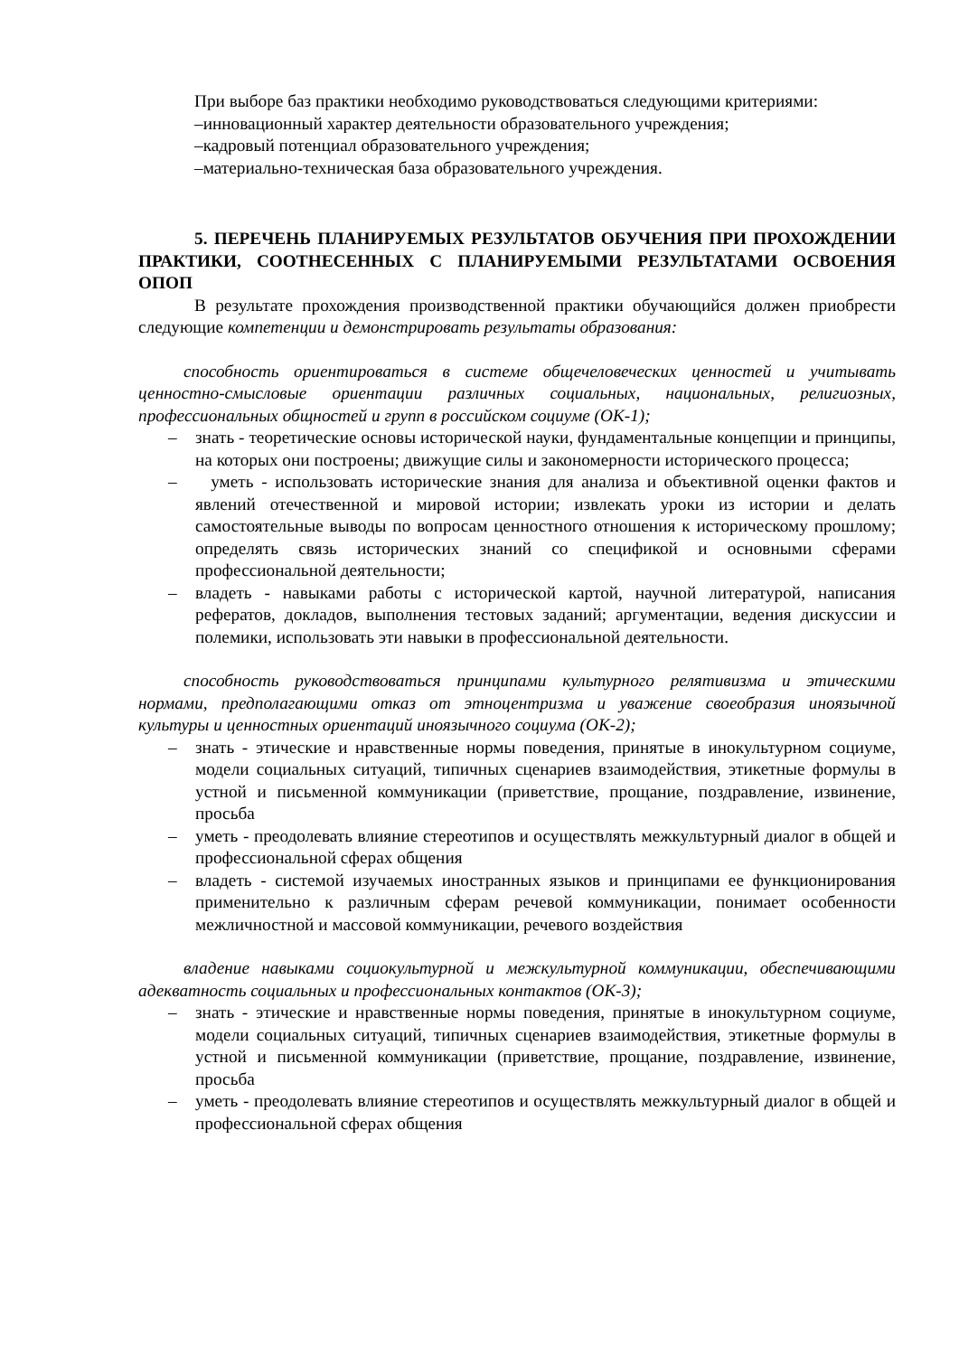При выборе баз практики необходимо руководствоваться следующими критериями:
–инновационный характер деятельности образовательного учреждения;
–кадровый потенциал образовательного учреждения;
–материально-техническая база образовательного учреждения.
5. ПЕРЕЧЕНЬ ПЛАНИРУЕМЫХ РЕЗУЛЬТАТОВ ОБУЧЕНИЯ ПРИ ПРОХОЖДЕНИИ ПРАКТИКИ, СООТНЕСЕННЫХ С ПЛАНИРУЕМЫМИ РЕЗУЛЬТАТАМИ ОСВОЕНИЯ ОПОП
В результате прохождения производственной практики обучающийся должен приобрести следующие компетенции и демонстрировать результаты образования:
способность ориентироваться в системе общечеловеческих ценностей и учитывать ценностно-смысловые ориентации различных социальных, национальных, религиозных, профессиональных общностей и групп в российском социуме (ОК-1);
– знать - теоретические основы исторической науки, фундаментальные концепции и принципы, на которых они построены; движущие силы и закономерности исторического процесса;
– уметь - использовать исторические знания для анализа и объективной оценки фактов и явлений отечественной и мировой истории; извлекать уроки из истории и делать самостоятельные выводы по вопросам ценностного отношения к историческому прошлому; определять связь исторических знаний со спецификой и основными сферами профессиональной деятельности;
– владеть - навыками работы с исторической картой, научной литературой, написания рефератов, докладов, выполнения тестовых заданий; аргументации, ведения дискуссии и полемики, использовать эти навыки в профессиональной деятельности.
способность руководствоваться принципами культурного релятивизма и этическими нормами, предполагающими отказ от этноцентризма и уважение своеобразия иноязычной культуры и ценностных ориентаций иноязычного социума (ОК-2);
– знать - этические и нравственные нормы поведения, принятые в инокультурном социуме, модели социальных ситуаций, типичных сценариев взаимодействия, этикетные формулы в устной и письменной коммуникации (приветствие, прощание, поздравление, извинение, просьба
– уметь - преодолевать влияние стереотипов и осуществлять межкультурный диалог в общей и профессиональной сферах общения
– владеть - системой изучаемых иностранных языков и принципами ее функционирования применительно к различным сферам речевой коммуникации, понимает особенности межличностной и массовой коммуникации, речевого воздействия
владение навыками социокультурной и межкультурной коммуникации, обеспечивающими адекватность социальных и профессиональных контактов (ОК-3);
– знать - этические и нравственные нормы поведения, принятые в инокультурном социуме, модели социальных ситуаций, типичных сценариев взаимодействия, этикетные формулы в устной и письменной коммуникации (приветствие, прощание, поздравление, извинение, просьба
– уметь - преодолевать влияние стереотипов и осуществлять межкультурный диалог в общей и профессиональной сферах общения